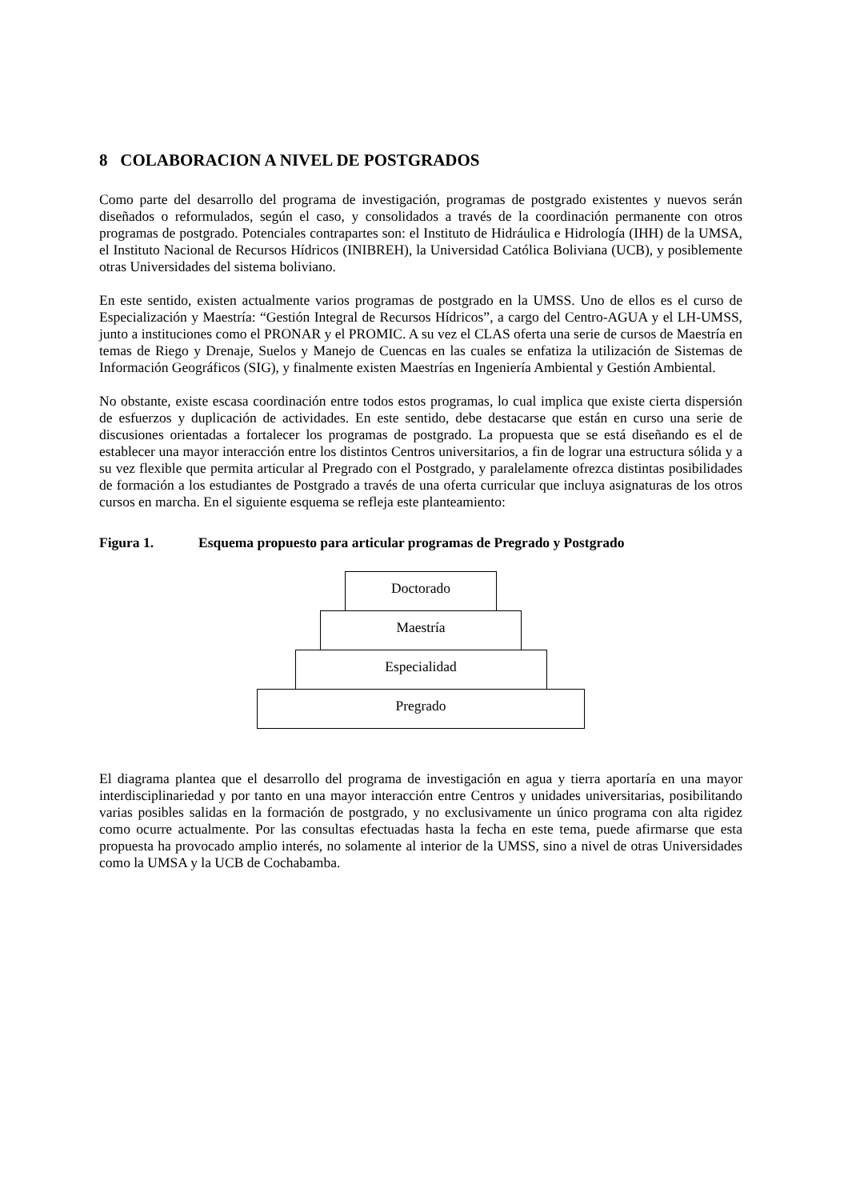8 COLABORACION A NIVEL DE POSTGRADOS
Como parte del desarrollo del programa de investigación, programas de postgrado existentes y nuevos serán diseñados o reformulados, según el caso, y consolidados a través de la coordinación permanente con otros programas de postgrado. Potenciales contrapartes son: el Instituto de Hidráulica e Hidrología (IHH) de la UMSA, el Instituto Nacional de Recursos Hídricos (INIBREH), la Universidad Católica Boliviana (UCB), y posiblemente otras Universidades del sistema boliviano.
En este sentido, existen actualmente varios programas de postgrado en la UMSS. Uno de ellos es el curso de Especialización y Maestría: “Gestión Integral de Recursos Hídricos”, a cargo del Centro-AGUA y el LH-UMSS, junto a instituciones como el PRONAR y el PROMIC. A su vez el CLAS oferta una serie de cursos de Maestría en temas de Riego y Drenaje, Suelos y Manejo de Cuencas en las cuales se enfatiza la utilización de Sistemas de Información Geográficos (SIG), y finalmente existen Maestrías en Ingeniería Ambiental y Gestión Ambiental.
No obstante, existe escasa coordinación entre todos estos programas, lo cual implica que existe cierta dispersión de esfuerzos y duplicación de actividades. En este sentido, debe destacarse que están en curso una serie de discusiones orientadas a fortalecer los programas de postgrado. La propuesta que se está diseñando es el de establecer una mayor interacción entre los distintos Centros universitarios, a fin de lograr una estructura sólida y a su vez flexible que permita articular al Pregrado con el Postgrado, y paralelamente ofrezca distintas posibilidades de formación a los estudiantes de Postgrado a través de una oferta curricular que incluya asignaturas de los otros cursos en marcha. En el siguiente esquema se refleja este planteamiento:
Figura 1. Esquema propuesto para articular programas de Pregrado y Postgrado
Doctorado
Maestría
Especialidad
Pregrado
El diagrama plantea que el desarrollo del programa de investigación en agua y tierra aportaría en una mayor interdisciplinariedad y por tanto en una mayor interacción entre Centros y unidades universitarias, posibilitando varias posibles salidas en la formación de postgrado, y no exclusivamente un único programa con alta rigidez como ocurre actualmente. Por las consultas efectuadas hasta la fecha en este tema, puede afirmarse que esta propuesta ha provocado amplio interés, no solamente al interior de la UMSS, sino a nivel de otras Universidades como la UMSA y la UCB de Cochabamba.